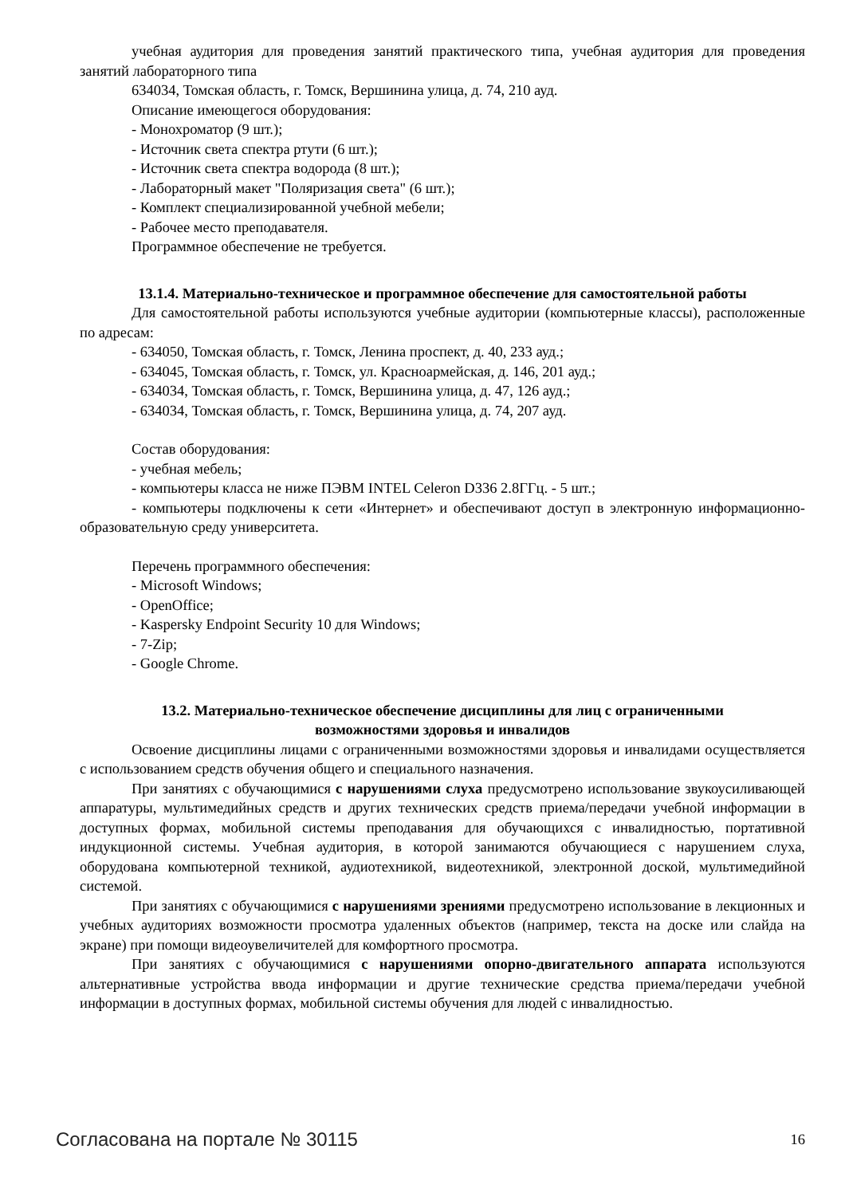учебная аудитория для проведения занятий практического типа, учебная аудитория для проведения занятий лабораторного типа
634034, Томская область, г. Томск, Вершинина улица, д. 74, 210 ауд.
Описание имеющегося оборудования:
- Монохроматор (9 шт.);
- Источник света спектра ртути (6 шт.);
- Источник света спектра водорода (8 шт.);
- Лабораторный макет "Поляризация света" (6 шт.);
- Комплект специализированной учебной мебели;
- Рабочее место преподавателя.
Программное обеспечение не требуется.
13.1.4. Материально-техническое и программное обеспечение для самостоятельной работы
Для самостоятельной работы используются учебные аудитории (компьютерные классы), расположенные по адресам:
- 634050, Томская область, г. Томск, Ленина проспект, д. 40, 233 ауд.;
- 634045, Томская область, г. Томск, ул. Красноармейская, д. 146, 201 ауд.;
- 634034, Томская область, г. Томск, Вершинина улица, д. 47, 126 ауд.;
- 634034, Томская область, г. Томск, Вершинина улица, д. 74, 207 ауд.
Состав оборудования:
- учебная мебель;
- компьютеры класса не ниже ПЭВМ INTEL Celeron D336 2.8ГГц. - 5 шт.;
- компьютеры подключены к сети «Интернет» и обеспечивают доступ в электронную информационно-образовательную среду университета.
Перечень программного обеспечения:
- Microsoft Windows;
- OpenOffice;
- Kaspersky Endpoint Security 10 для Windows;
- 7-Zip;
- Google Chrome.
13.2. Материально-техническое обеспечение дисциплины для лиц с ограниченными
возможностями здоровья и инвалидов
Освоение дисциплины лицами с ограниченными возможностями здоровья и инвалидами осуществляется с использованием средств обучения общего и специального назначения.
При занятиях с обучающимися с нарушениями слуха предусмотрено использование звукоусиливающей аппаратуры, мультимедийных средств и других технических средств приема/передачи учебной информации в доступных формах, мобильной системы преподавания для обучающихся с инвалидностью, портативной индукционной системы. Учебная аудитория, в которой занимаются обучающиеся с нарушением слуха, оборудована компьютерной техникой, аудиотехникой, видеотехникой, электронной доской, мультимедийной системой.
При занятиях с обучающимися с нарушениями зрениями предусмотрено использование в лекционных и учебных аудиториях возможности просмотра удаленных объектов (например, текста на доске или слайда на экране) при помощи видеоувеличителей для комфортного просмотра.
При занятиях с обучающимися с нарушениями опорно-двигательного аппарата используются альтернативные устройства ввода информации и другие технические средства приема/передачи учебной информации в доступных формах, мобильной системы обучения для людей с инвалидностью.
Согласована на портале № 30115 16